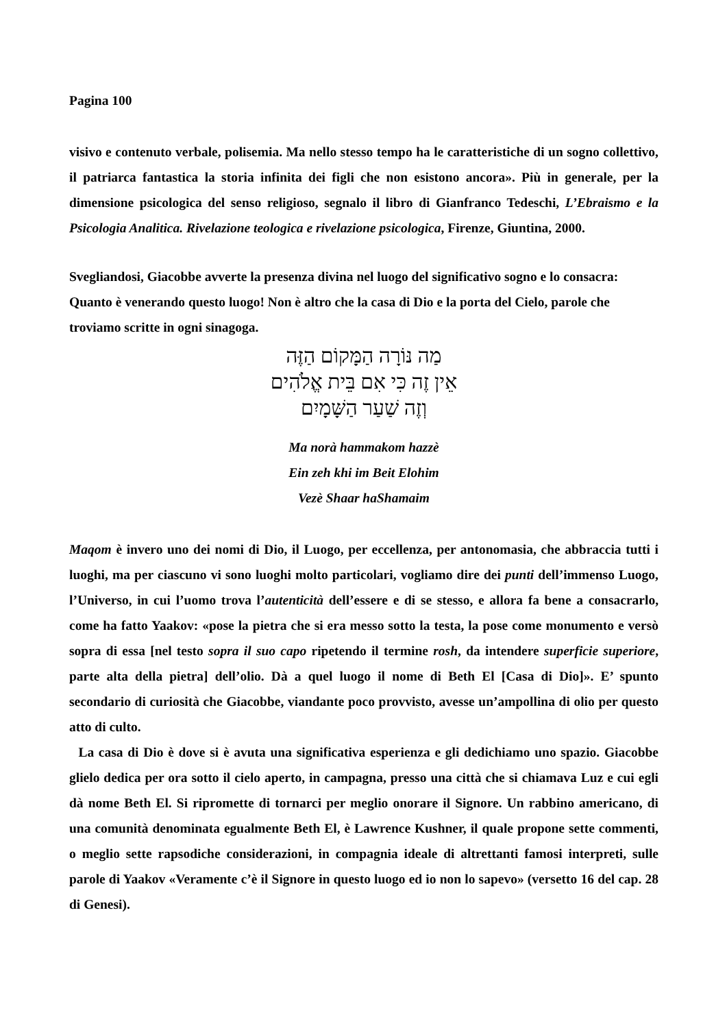Pagina 100
visivo e contenuto verbale, polisemia. Ma nello stesso tempo ha le caratteristiche di un sogno collettivo, il patriarca fantastica la storia infinita dei figli che non esistono ancora». Più in generale, per la dimensione psicologica del senso religioso, segnalo il libro di Gianfranco Tedeschi, L’Ebraismo e la Psicologia Analitica. Rivelazione teologica e rivelazione psicologica, Firenze, Giuntina, 2000.
Svegliandosi, Giacobbe avverte la presenza divina nel luogo del significativo sogno e lo consacra: Quanto è venerando questo luogo! Non è altro che la casa di Dio e la porta del Cielo, parole che troviamo scritte in ogni sinagoga.
מַה נּוֹרָה הַמָּקוֹם הַזֶּה
אֵין זֶה כִּי אִם בֵּית אֱלֹהִים
וְזֶה שַׁעַר הַשָּׁמָיִם
Ma norà hammakom hazzè
Ein zeh khi im Beit Elohim
Vezè Shaar haShamaim
Maqom è invero uno dei nomi di Dio, il Luogo, per eccellenza, per antonomasia, che abbraccia tutti i luoghi, ma per ciascuno vi sono luoghi molto particolari, vogliamo dire dei punti dell’immenso Luogo, l’Universo, in cui l’uomo trova l’autenticità dell’essere e di se stesso, e allora fa bene a consacrarlo, come ha fatto Yaakov: «pose la pietra che si era messo sotto la testa, la pose come monumento e versò sopra di essa [nel testo sopra il suo capo ripetendo il termine rosh, da intendere superficie superiore, parte alta della pietra] dell’olio. Dà a quel luogo il nome di Beth El [Casa di Dio]». E’ spunto secondario di curiosità che Giacobbe, viandante poco provvisto, avesse un’ampollina di olio per questo atto di culto.
La casa di Dio è dove si è avuta una significativa esperienza e gli dedichiamo uno spazio. Giacobbe glielo dedica per ora sotto il cielo aperto, in campagna, presso una città che si chiamava Luz e cui egli dà nome Beth El. Si ripromette di tornarci per meglio onorare il Signore. Un rabbino americano, di una comunità denominata egualmente Beth El, è Lawrence Kushner, il quale propone sette commenti, o meglio sette rapsodiche considerazioni, in compagnia ideale di altrettanti famosi interpreti, sulle parole di Yaakov «Veramente c’è il Signore in questo luogo ed io non lo sapevo» (versetto 16 del cap. 28 di Genesi).